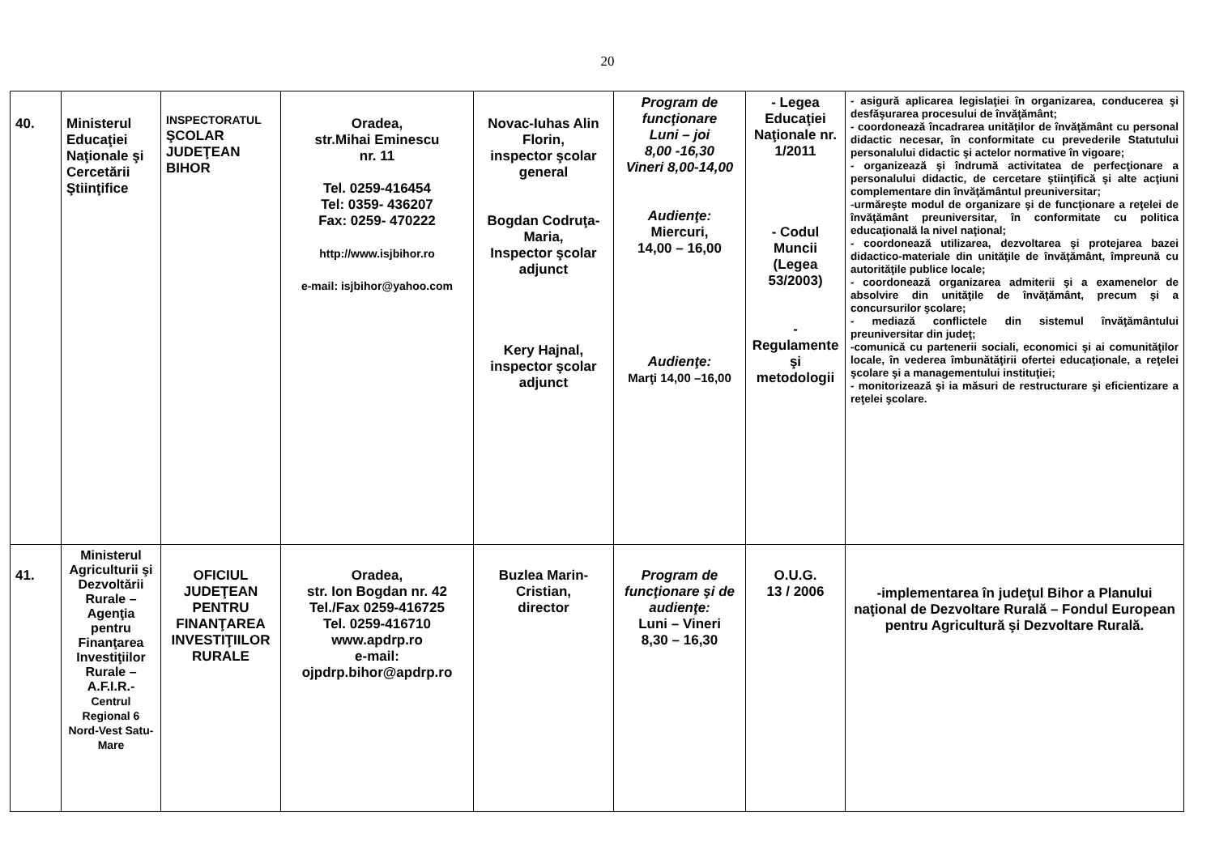20
| 40. | Ministerul Educaţiei Naţionale şi Cercetării Ştiinţifice | INSPECTORATUL ŞCOLAR JUDEŢEAN BIHOR | Oradea, str.Mihai Eminescu nr. 11 Tel. 0259-416454 Tel: 0359- 436207 Fax: 0259- 470222 http://www.isjbihor.ro e-mail: isjbihor@yahoo.com | Novac-Iuhas Alin Florin, inspector şcolar general Bogdan Codruţa-Maria, Inspector şcolar adjunct Kery Hajnal, inspector şcolar adjunct | Program de funcţionare Luni – joi 8,00 -16,30 Vineri 8,00-14,00 Audienţe: Miercuri, 14,00 – 16,00 Audienţe: Marţi 14,00 –16,00 | - Legea Educaţiei Naţionale nr. 1/2011 - Codul Muncii (Legea 53/2003) -Regulamente şi metodologii | - asigură aplicarea legislaţiei în organizarea, conducerea şi desfăşurarea procesului de învăţământ; - coordonează încadrarea unităţilor de învăţământ cu personal didactic necesar, în conformitate cu prevederile Statutului personalului didactic şi actelor normative în vigoare; - organizează şi îndrumă activitatea de perfecţionare a personalului didactic, de cercetare ştiinţifică şi alte acţiuni complementare din învăţământul preuniversitar; -urmăreşte modul de organizare şi de funcţionare a reţelei de învăţământ preuniversitar, în conformitate cu politica educaţională la nivel naţional; - coordonează utilizarea, dezvoltarea şi protejarea bazei didactico-materiale din unităţile de învăţământ, împreună cu autorităţile publice locale; - coordonează organizarea admiterii şi a examenelor de absolvire din unităţile de învăţământ, precum şi a concursurilor şcolare; - mediază conflictele din sistemul învăţământului preuniversitar din judeţ; -comunică cu partenerii sociali, economici şi ai comunităţilor locale, în vederea îmbunătăţirii ofertei educaţionale, a reţelei şcolare şi a managementului instituţiei; - monitorizează şi ia măsuri de restructurare şi eficientizare a reţelei şcolare. |
| 41. | Ministerul Agriculturii şi Dezvoltării Rurale – Agenţia pentru Finanţarea Investiţiilor Rurale –A.F.I.R.- Centrul Regional 6 Nord-Vest Satu-Mare | OFICIUL JUDEŢEAN PENTRU FINANŢAREA INVESTIŢIILOR RURALE | Oradea, str. Ion Bogdan nr. 42 Tel./Fax 0259-416725 Tel. 0259-416710 www.apdrp.ro e-mail: ojpdrp.bihor@apdrp.ro | Buzlea Marin-Cristian, director | Program de funcţionare şi de audienţe: Luni – Vineri 8,30 – 16,30 | O.U.G. 13 / 2006 | -implementarea în judeţul Bihor a Planului naţional de Dezvoltare Rurală – Fondul European pentru Agricultură şi Dezvoltare Rurală. |